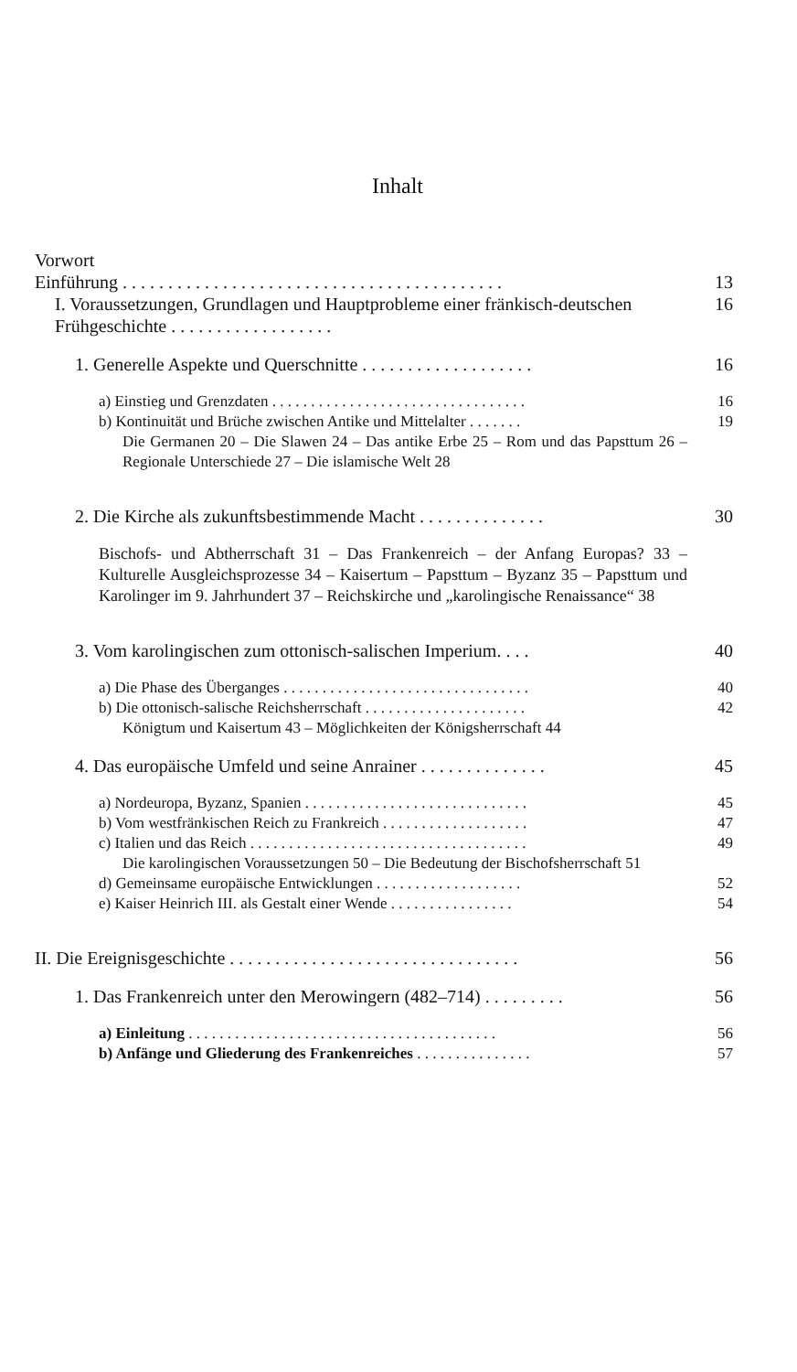Inhalt
Vorwort
Einführung . . . . . . . . . . . . . . . . . . . . . . . . . . . . . . . . . . . . . . . . . . 13
I. Voraussetzungen, Grundlagen und Hauptprobleme einer fränkisch-deutschen Frühgeschichte . . . . . . . . . . . . . . . . . . 16
1. Generelle Aspekte und Querschnitte . . . . . . . . . . . . . . . . . . . 16
a) Einstieg und Grenzdaten . . . . . . . . . . . . . . . . . . . . . . . . . . . . . . . . . 16
b) Kontinuität und Brüche zwischen Antike und Mittelalter . . . . . . . 19
Die Germanen 20 – Die Slawen 24 – Das antike Erbe 25 – Rom und das Papsttum 26 – Regionale Unterschiede 27 – Die islamische Welt 28
2. Die Kirche als zukunftsbestimmende Macht . . . . . . . . . . . . . . 30
Bischofs- und Abtherrschaft 31 – Das Frankenreich – der Anfang Europas? 33 – Kulturelle Ausgleichsprozesse 34 – Kaisertum – Papsttum – Byzanz 35 – Papsttum und Karolinger im 9. Jahrhundert 37 – Reichskirche und „karolingische Renaissance“ 38
3. Vom karolingischen zum ottonisch-salischen Imperium. . . . 40
a) Die Phase des Überganges . . . . . . . . . . . . . . . . . . . . . . . . . . . . . . . . 40
b) Die ottonisch-salische Reichsherrschaft . . . . . . . . . . . . . . . . . . . . . 42
Königtum und Kaisertum 43 – Möglichkeiten der Königsherrschaft 44
4. Das europäische Umfeld und seine Anrainer . . . . . . . . . . . . . . 45
a) Nordeuropa, Byzanz, Spanien . . . . . . . . . . . . . . . . . . . . . . . . . . . . . 45
b) Vom westfränkischen Reich zu Frankreich . . . . . . . . . . . . . . . . . . . 47
c) Italien und das Reich . . . . . . . . . . . . . . . . . . . . . . . . . . . . . . . . . . . . 49
Die karolingischen Voraussetzungen 50 – Die Bedeutung der Bischofsherrschaft 51
d) Gemeinsame europäische Entwicklungen . . . . . . . . . . . . . . . . . . . 52
e) Kaiser Heinrich III. als Gestalt einer Wende . . . . . . . . . . . . . . . . 54
II. Die Ereignisgeschichte . . . . . . . . . . . . . . . . . . . . . . . . . . . . . . . . 56
1. Das Frankenreich unter den Merowingern (482–714) . . . . . . . . . 56
a) Einleitung . . . . . . . . . . . . . . . . . . . . . . . . . . . . . . . . . . . . . . . . 56
b) Anfänge und Gliederung des Frankenreiches . . . . . . . . . . . . . . . 57